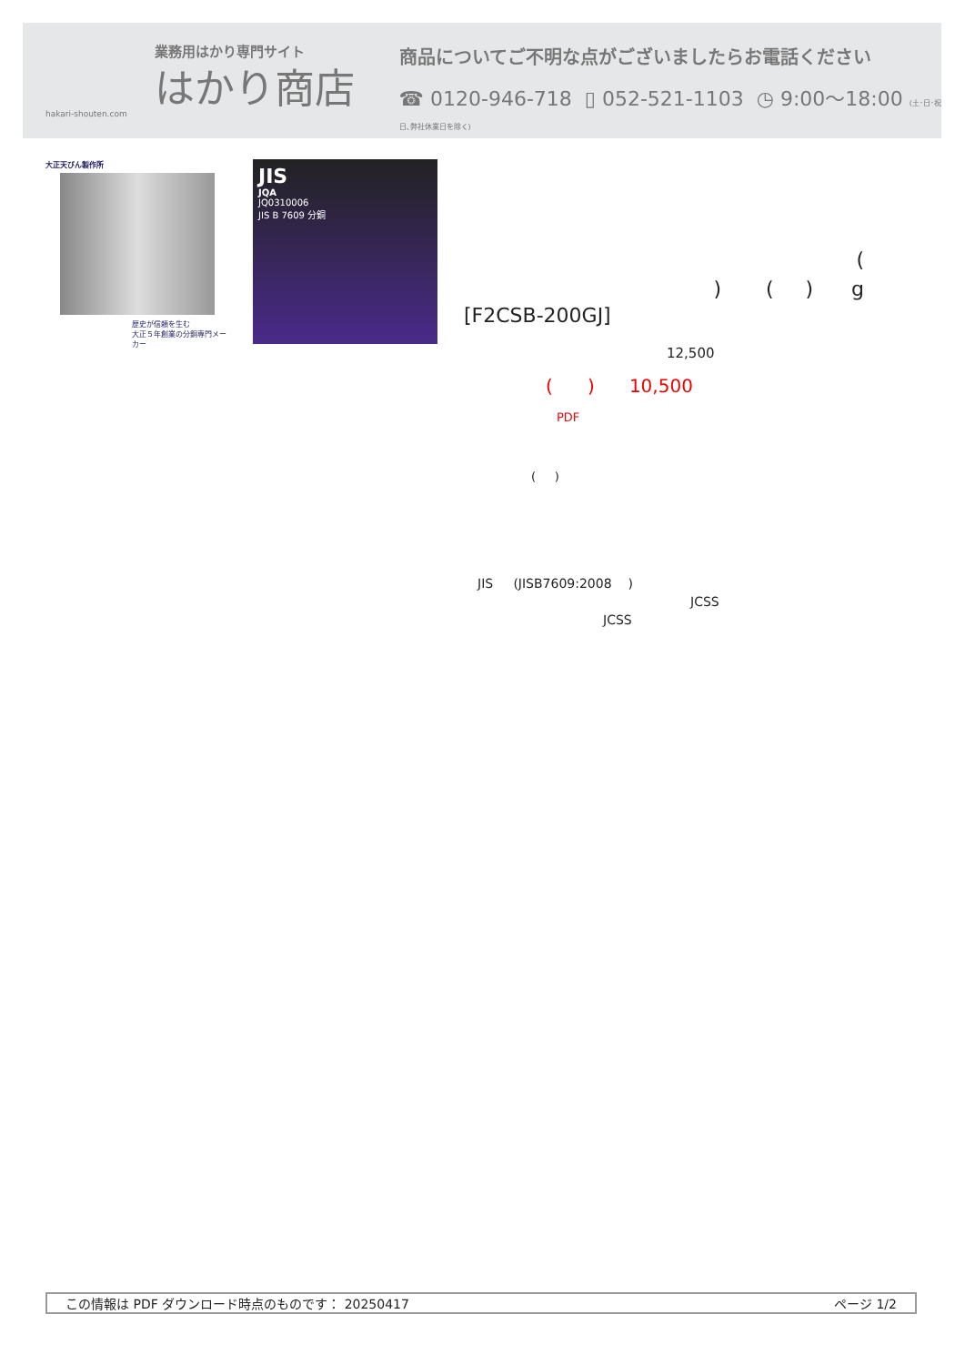業務用はかり専門サイト
はかり商店
hakari-shouten.com
商品についてご不明な点がございましたらお電話ください
☎ 0120-946-718 ▯ 052-521-1103 ◷ 9:00〜18:00 (土･日･祝日､弊社休業日を除く)
大正天びん製作所
歴史が信頼を生む
大正５年創業の分銅専門メーカー
JIS
JQA
JQ0310006
JIS B 7609 分銅
(
) ( ) g
[F2CSB-200GJ]
12,500
( ) 10,500
PDF
( )
JIS (JISB7609:2008 )
JCSS
JCSS
この情報は PDF ダウンロード時点のものです： 20250417 ページ 1/2